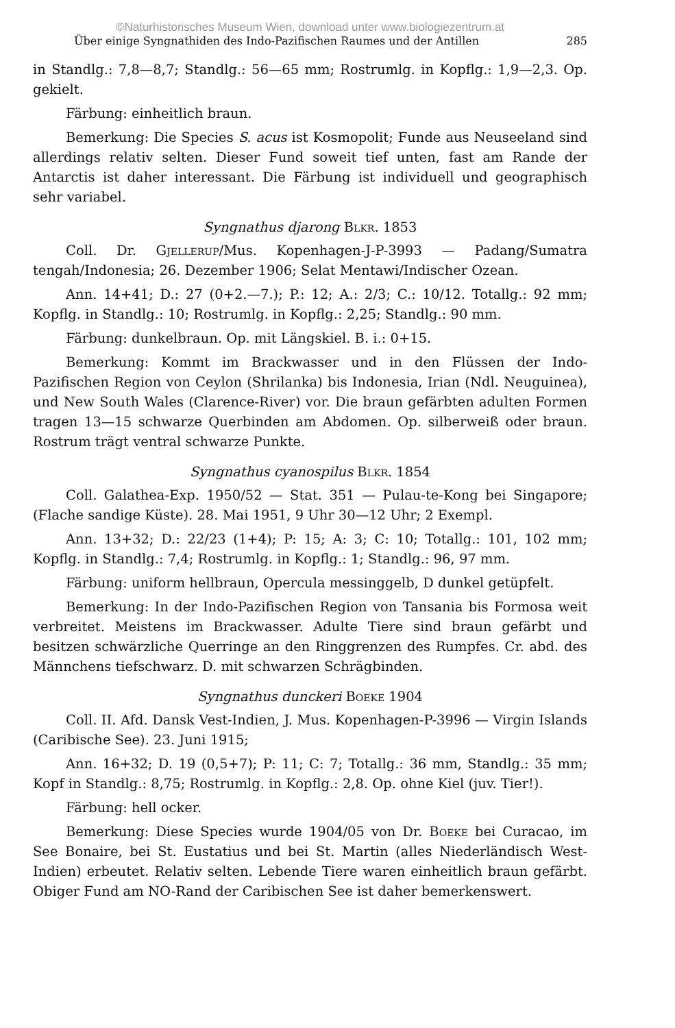©Naturhistorisches Museum Wien, download unter www.biologiezentrum.at
Über einige Syngnathiden des Indo-Pazifischen Raumes und der Antillen 285
in Standlg.: 7,8—8,7; Standlg.: 56—65 mm; Rostrumlg. in Kopflg.: 1,9—2,3. Op. gekielt.
Färbung: einheitlich braun.
Bemerkung: Die Species S. acus ist Kosmopolit; Funde aus Neuseeland sind allerdings relativ selten. Dieser Fund soweit tief unten, fast am Rande der Antarctis ist daher interessant. Die Färbung ist individuell und geographisch sehr variabel.
Syngnathus djarong Blkr. 1853
Coll. Dr. Gjellerup/Mus. Kopenhagen-J-P-3993 — Padang/Sumatra tengah/Indonesia; 26. Dezember 1906; Selat Mentawi/Indischer Ozean.
Ann. 14+41; D.: 27 (0+2.—7.); P.: 12; A.: 2/3; C.: 10/12. Totallg.: 92 mm; Kopflg. in Standlg.: 10; Rostrumlg. in Kopflg.: 2,25; Standlg.: 90 mm.
Färbung: dunkelbraun. Op. mit Längskiel. B. i.: 0+15.
Bemerkung: Kommt im Brackwasser und in den Flüssen der Indo-Pazifischen Region von Ceylon (Shrilanka) bis Indonesia, Irian (Ndl. Neuguinea), und New South Wales (Clarence-River) vor. Die braun gefärbten adulten Formen tragen 13—15 schwarze Querbinden am Abdomen. Op. silberweiß oder braun. Rostrum trägt ventral schwarze Punkte.
Syngnathus cyanospilus Blkr. 1854
Coll. Galathea-Exp. 1950/52 — Stat. 351 — Pulau-te-Kong bei Singapore; (Flache sandige Küste). 28. Mai 1951, 9 Uhr 30—12 Uhr; 2 Exempl.
Ann. 13+32; D.: 22/23 (1+4); P: 15; A: 3; C: 10; Totallg.: 101, 102 mm; Kopflg. in Standlg.: 7,4; Rostrumlg. in Kopflg.: 1; Standlg.: 96, 97 mm.
Färbung: uniform hellbraun, Opercula messinggelb, D dunkel getüpfelt.
Bemerkung: In der Indo-Pazifischen Region von Tansania bis Formosa weit verbreitet. Meistens im Brackwasser. Adulte Tiere sind braun gefärbt und besitzen schwärzliche Querringe an den Ringgrenzen des Rumpfes. Cr. abd. des Männchens tiefschwarz. D. mit schwarzen Schrägbinden.
Syngnathus dunckeri Boeke 1904
Coll. II. Afd. Dansk Vest-Indien, J. Mus. Kopenhagen-P-3996 — Virgin Islands (Caribische See). 23. Juni 1915;
Ann. 16+32; D. 19 (0,5+7); P: 11; C: 7; Totallg.: 36 mm, Standlg.: 35 mm; Kopf in Standlg.: 8,75; Rostrumlg. in Kopflg.: 2,8. Op. ohne Kiel (juv. Tier!).
Färbung: hell ocker.
Bemerkung: Diese Species wurde 1904/05 von Dr. Boeke bei Curacao, im See Bonaire, bei St. Eustatius und bei St. Martin (alles Niederländisch West-Indien) erbeutet. Relativ selten. Lebende Tiere waren einheitlich braun gefärbt. Obiger Fund am NO-Rand der Caribischen See ist daher bemerkenswert.